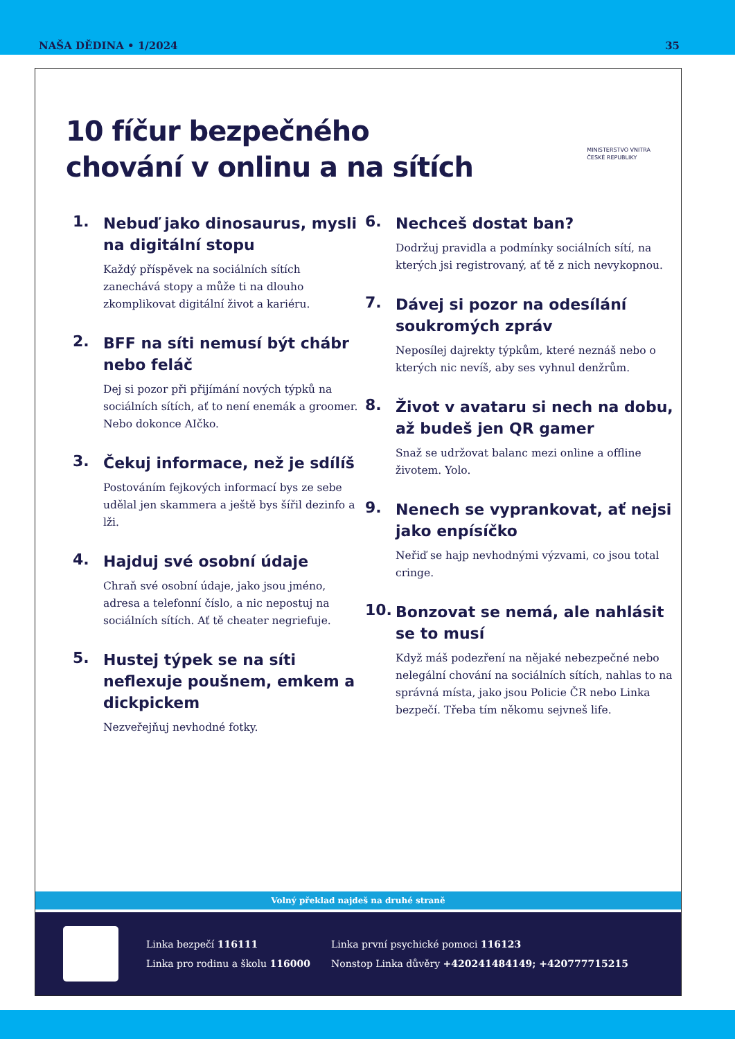NAŠA DĚDINA • 1/2024 35
10 fíčur bezpečného
chování v onlinu a na sítích
MINISTERSTVO VNITRA
ČESKÉ REPUBLIKY
1.
Nebuď jako dinosaurus, mysli na digitální stopu
Každý příspěvek na sociálních sítích zanechává stopy a může ti na dlouho zkomplikovat digitální život a kariéru.
2.
BFF na síti nemusí být chábr nebo feláč
Dej si pozor při přijímání nových týpků na sociálních sítích, ať to není enemák a groomer. Nebo dokonce AIčko.
3.
Čekuj informace, než je sdílíš
Postováním fejkových informací bys ze sebe udělal jen skammera a ještě bys šířil dezinfo a lži.
4.
Hajduj své osobní údaje
Chraň své osobní údaje, jako jsou jméno, adresa a telefonní číslo, a nic nepostuj na sociálních sítích. Ať tě cheater negriefuje.
5.
Hustej týpek se na síti neflexuje poušnem, emkem a dickpickem
Nezveřejňuj nevhodné fotky.
6.
Nechceš dostat ban?
Dodržuj pravidla a podmínky sociálních sítí, na kterých jsi registrovaný, ať tě z nich nevykopnou.
7.
Dávej si pozor na odesílání soukromých zpráv
Neposílej dajrekty týpkům, které neznáš nebo o kterých nic nevíš, aby ses vyhnul denžrům.
8.
Život v avataru si nech na dobu, až budeš jen QR gamer
Snaž se udržovat balanc mezi online a offline životem. Yolo.
9.
Nenech se vyprankovat, ať nejsi jako enpísíčko
Neřiď se hajp nevhodnými výzvami, co jsou total cringe.
10.
Bonzovat se nemá, ale nahlásit se to musí
Když máš podezření na nějaké nebezpečné nebo nelegální chování na sociálních sítích, nahlas to na správná místa, jako jsou Policie ČR nebo Linka bezpečí. Třeba tím někomu sejvneš life.
Volný překlad najdeš na druhé straně
Linka bezpečí 116111
Linka pro rodinu a školu 116000
Linka první psychické pomoci 116123
Nonstop Linka důvěry +420241484149; +420777715215